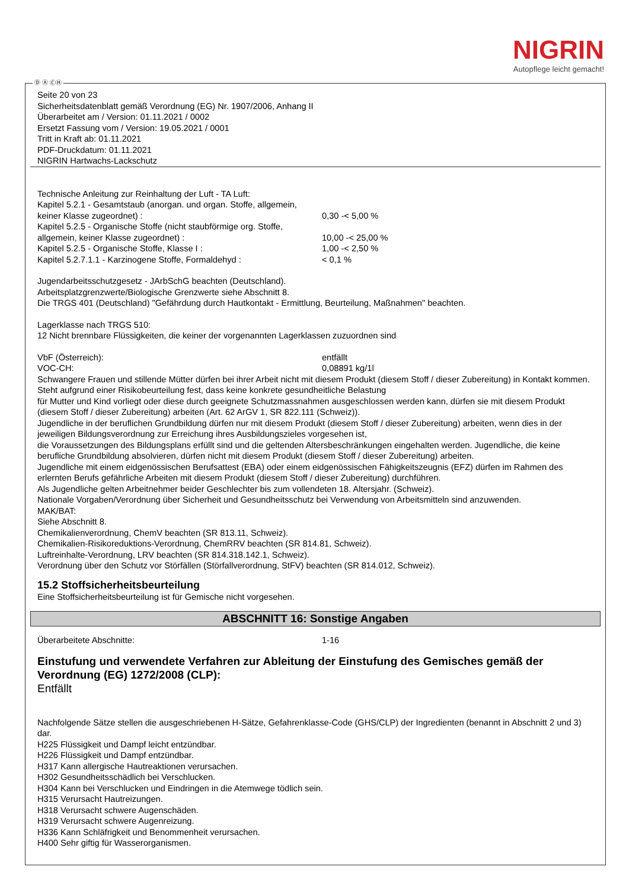NIGRIN
Autopflege leicht gemacht!
Ⓓ Ⓐ ⒸⒽ
Seite 20 von 23
Sicherheitsdatenblatt gemäß Verordnung (EG) Nr. 1907/2006, Anhang II
Überarbeitet am / Version: 01.11.2021 / 0002
Ersetzt Fassung vom / Version: 19.05.2021 / 0001
Tritt in Kraft ab: 01.11.2021
PDF-Druckdatum: 01.11.2021
NIGRIN Hartwachs-Lackschutz
Technische Anleitung zur Reinhaltung der Luft - TA Luft:
| Kapitel 5.2.1 - Gesamtstaub (anorgan. und organ. Stoffe, allgemein, keiner Klasse zugeordnet) : | 0,30 -< 5,00 % |
| Kapitel 5.2.5 - Organische Stoffe (nicht staubförmige org. Stoffe, allgemein, keiner Klasse zugeordnet) : | 10,00 -< 25,00 % |
| Kapitel 5.2.5 - Organische Stoffe, Klasse I : | 1,00 -< 2,50 % |
| Kapitel 5.2.7.1.1 - Karzinogene Stoffe, Formaldehyd : | < 0,1 % |
Jugendarbeitsschutzgesetz - JArbSchG beachten (Deutschland).
Arbeitsplatzgrenzwerte/Biologische Grenzwerte siehe Abschnitt 8.
Die TRGS 401 (Deutschland) "Gefährdung durch Hautkontakt - Ermittlung, Beurteilung, Maßnahmen" beachten.
Lagerklasse nach TRGS 510:
12 Nicht brennbare Flüssigkeiten, die keiner der vorgenannten Lagerklassen zuzuordnen sind
| VbF (Österreich): | entfällt |
| VOC-CH: | 0,08891 kg/1l |
Schwangere Frauen und stillende Mütter dürfen bei ihrer Arbeit nicht mit diesem Produkt (diesem Stoff / dieser Zubereitung) in Kontakt kommen. Steht aufgrund einer Risikobeurteilung fest, dass keine konkrete gesundheitliche Belastung
für Mutter und Kind vorliegt oder diese durch geeignete Schutzmassnahmen ausgeschlossen werden kann, dürfen sie mit diesem Produkt (diesem Stoff / dieser Zubereitung) arbeiten (Art. 62 ArGV 1, SR 822.111 (Schweiz)).
Jugendliche in der beruflichen Grundbildung dürfen nur mit diesem Produkt (diesem Stoff / dieser Zubereitung) arbeiten, wenn dies in der jeweiligen Bildungsverordnung zur Erreichung ihres Ausbildungszieles vorgesehen ist,
die Voraussetzungen des Bildungsplans erfüllt sind und die geltenden Altersbeschränkungen eingehalten werden. Jugendliche, die keine berufliche Grundbildung absolvieren, dürfen nicht mit diesem Produkt (diesem Stoff / dieser Zubereitung) arbeiten.
Jugendliche mit einem eidgenössischen Berufsattest (EBA) oder einem eidgenössischen Fähigkeitszeugnis (EFZ) dürfen im Rahmen des erlernten Berufs gefährliche Arbeiten mit diesem Produkt (diesem Stoff / dieser Zubereitung) durchführen.
Als Jugendliche gelten Arbeitnehmer beider Geschlechter bis zum vollendeten 18. Altersjahr. (Schweiz).
Nationale Vorgaben/Verordnung über Sicherheit und Gesundheitsschutz bei Verwendung von Arbeitsmitteln sind anzuwenden.
MAK/BAT:
Siehe Abschnitt 8.
Chemikalienverordnung, ChemV beachten (SR 813.11, Schweiz).
Chemikalien-Risikoreduktions-Verordnung, ChemRRV beachten (SR 814.81, Schweiz).
Luftreinhalte-Verordnung, LRV beachten (SR 814.318.142.1, Schweiz).
Verordnung über den Schutz vor Störfällen (Störfallverordnung, StFV) beachten (SR 814.012, Schweiz).
15.2 Stoffsicherheitsbeurteilung
Eine Stoffsicherheitsbeurteilung ist für Gemische nicht vorgesehen.
ABSCHNITT 16: Sonstige Angaben
| Überarbeitete Abschnitte: | 1-16 |
Einstufung und verwendete Verfahren zur Ableitung der Einstufung des Gemisches gemäß der Verordnung (EG) 1272/2008 (CLP):
Entfällt
Nachfolgende Sätze stellen die ausgeschriebenen H-Sätze, Gefahrenklasse-Code (GHS/CLP) der Ingredienten (benannt in Abschnitt 2 und 3) dar.
H225 Flüssigkeit und Dampf leicht entzündbar.
H226 Flüssigkeit und Dampf entzündbar.
H317 Kann allergische Hautreaktionen verursachen.
H302 Gesundheitsschädlich bei Verschlucken.
H304 Kann bei Verschlucken und Eindringen in die Atemwege tödlich sein.
H315 Verursacht Hautreizungen.
H318 Verursacht schwere Augenschäden.
H319 Verursacht schwere Augenreizung.
H336 Kann Schläfrigkeit und Benommenheit verursachen.
H400 Sehr giftig für Wasserorganismen.